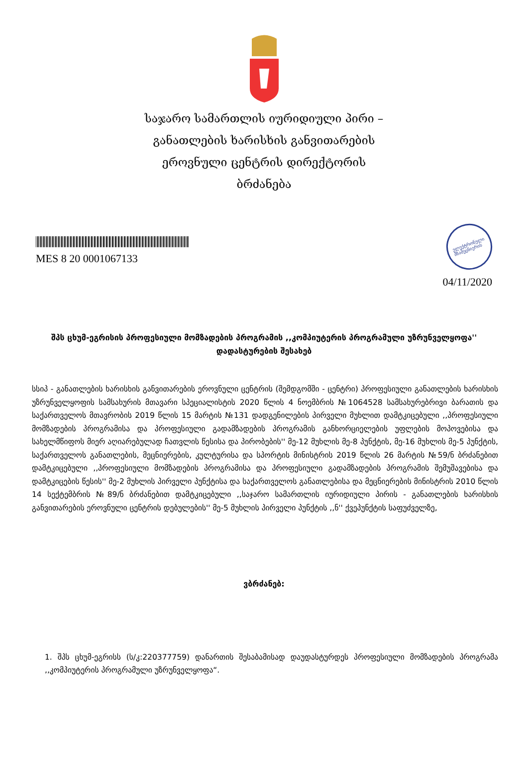საჯარო სამართლის იურიდიული პირი –
განათლების ხარისხის განვითარების
ეროვნული ცენტრის დირექტორის
ბრძანება
MES 8 20 0001067133
ელექტრონული
მზამეცნიერის
04/11/2020
შპს ცხუმ-ეგრისის პროფესიული მომზადების პროგრამის ,,კომპიუტერის პროგრამული უზრუნველყოფა'' დადასტურების შესახებ
სსიპ - განათლების ხარისხის განვითარების ეროვნული ცენტრის (შემდგომში - ცენტრი) პროფესიული განათლების ხარისხის უზრუნველყოფის სამსახურის მთავარი სპეციალისტის 2020 წლის 4 ნოემბრის №1064528 სამსახურებრივი ბარათის და საქართველოს მთავრობის 2019 წლის 15 მარტის №131 დადგენილების პირველი მუხლით დამტკიცებული ,,პროფესიული მომზადების პროგრამისა და პროფესიული გადამზადების პროგრამის განხორციელების უფლების მოპოვებისა და სახელმწიფოს მიერ აღიარებულად ჩათვლის წესისა და პირობების'' მე-12 მუხლის მე-8 პუნქტის, მე-16 მუხლის მე-5 პუნქტის, საქართველოს განათლების, მეცნიერების, კულტურისა და სპორტის მინისტრის 2019 წლის 26 მარტის №59/ნ ბრძანებით დამტკიცებული ,,პროფესიული მომზადების პროგრამისა და პროფესიული გადამზადების პროგრამის შემუშავებისა და დამტკიცების წესის'' მე-2 მუხლის პირველი პუნქტისა და საქართველოს განათლებისა და მეცნიერების მინისტრის 2010 წლის 14 სექტემბრის №89/ნ ბრძანებით დამტკიცებული ,,საჯარო სამართლის იურიდიული პირის - განათლების ხარისხის განვითარების ეროვნული ცენტრის დებულების'' მე-5 მუხლის პირველი პუნქტის ,,ნ'' ქვეპუნქტის საფუძველზე,
ვბრძანებ:
1. შპს ცხუმ-ეგრისს (ს/კ:220377759) დანართის შესაბამისად დაუდასტურდეს პროფესიული მომზადების პროგრამა ,,კომპიუტერის პროგრამული უზრუნველყოფა“.